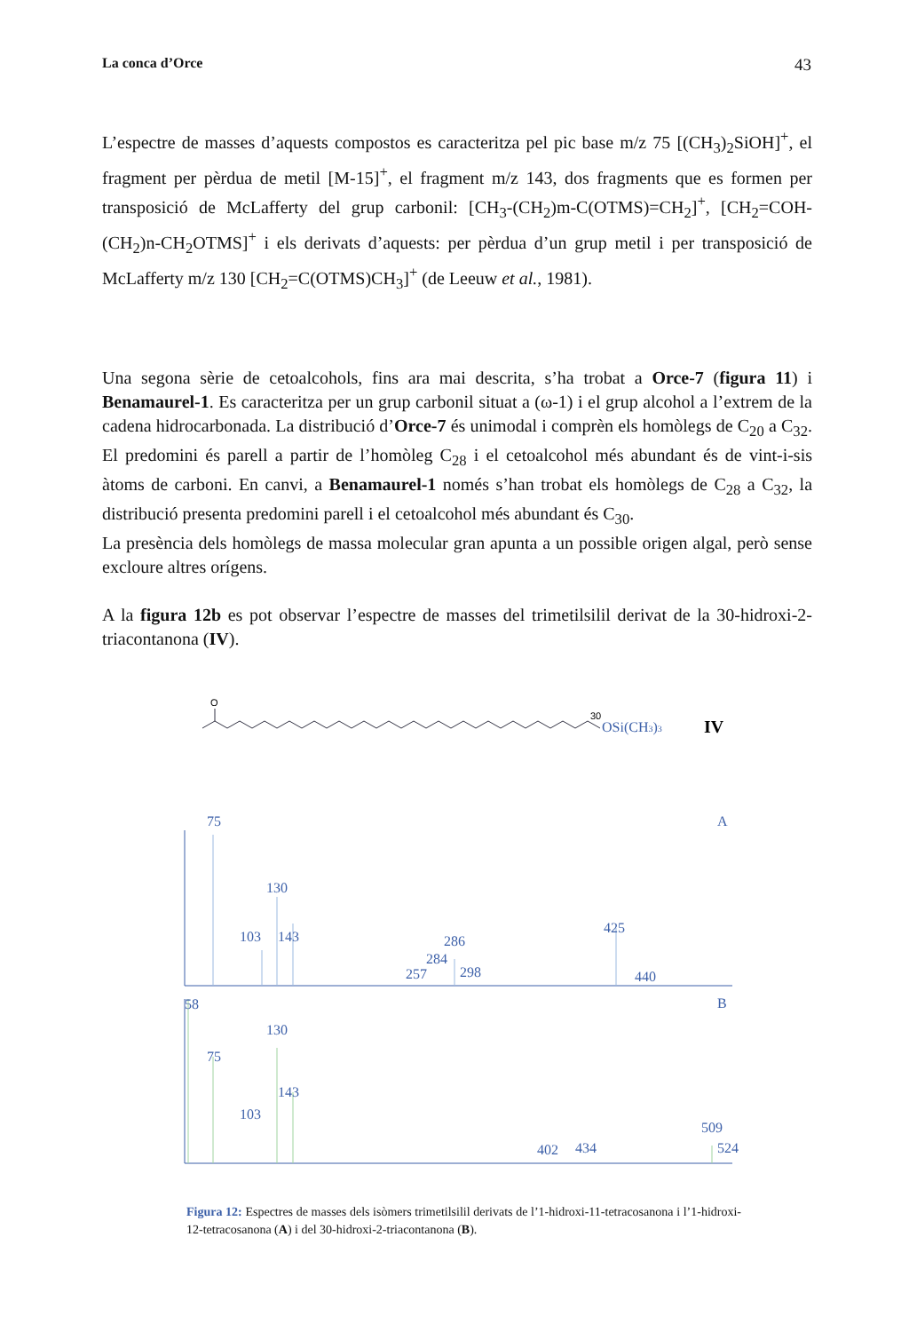La conca d’Orce 43
L’espectre de masses d’aquests compostos es caracteritza pel pic base m/z 75 [(CH<sub>3</sub>)<sub>2</sub>SiOH]<sup>+</sup>, el fragment per pèrdua de metil [M-15]<sup>+</sup>, el fragment m/z 143, dos fragments que es formen per transposició de McLafferty del grup carbonil: [CH<sub>3</sub>-(CH<sub>2</sub>)m-C(OTMS)=CH<sub>2</sub>]<sup>+</sup>, [CH<sub>2</sub>=COH-(CH<sub>2</sub>)n-CH<sub>2</sub>OTMS]<sup>+</sup> i els derivats d’aquests: per pèrdua d’un grup metil i per transposició de McLafferty m/z 130 [CH<sub>2</sub>=C(OTMS)CH<sub>3</sub>]<sup>+</sup> (de Leeuw et al., 1981).
Una segona sèrie de cetoalcohols, fins ara mai descrita, s’ha trobat a Orce-7 (figura 11) i Benamaurel-1. Es caracteritza per un grup carbonil situat a (ω-1) i el grup alcohol a l’extrem de la cadena hidrocarbonada. La distribució d’Orce-7 és unimodal i comprèn els homòlegs de C<sub>20</sub> a C<sub>32</sub>. El predomini és parell a partir de l’homòleg C<sub>28</sub> i el cetoalcohol més abundant és de vint-i-sis àtoms de carboni. En canvi, a Benamaurel-1 només s’han trobat els homòlegs de C<sub>28</sub> a C<sub>32</sub>, la distribució presenta predomini parell i el cetoalcohol més abundant és C<sub>30</sub>.
La presència dels homòlegs de massa molecular gran apunta a un possible origen algal, però sense excloure altres orígens.
A la figura 12b es pot observar l’espectre de masses del trimetilsilil derivat de la 30-hidroxi-2-triacontanona (IV).
O
30
OSi(CH3)3
IV
75
130
103
143
286
284
257
298
425
440
A
58
75
130
143
103
509
524
402
434
B
Figura 12: Espectres de masses dels isòmers trimetilsilil derivats de l’1-hidroxi-11-tetracosanona i l’1-hidroxi-12-tetracosanona (A) i del 30-hidroxi-2-triacontanona (B).